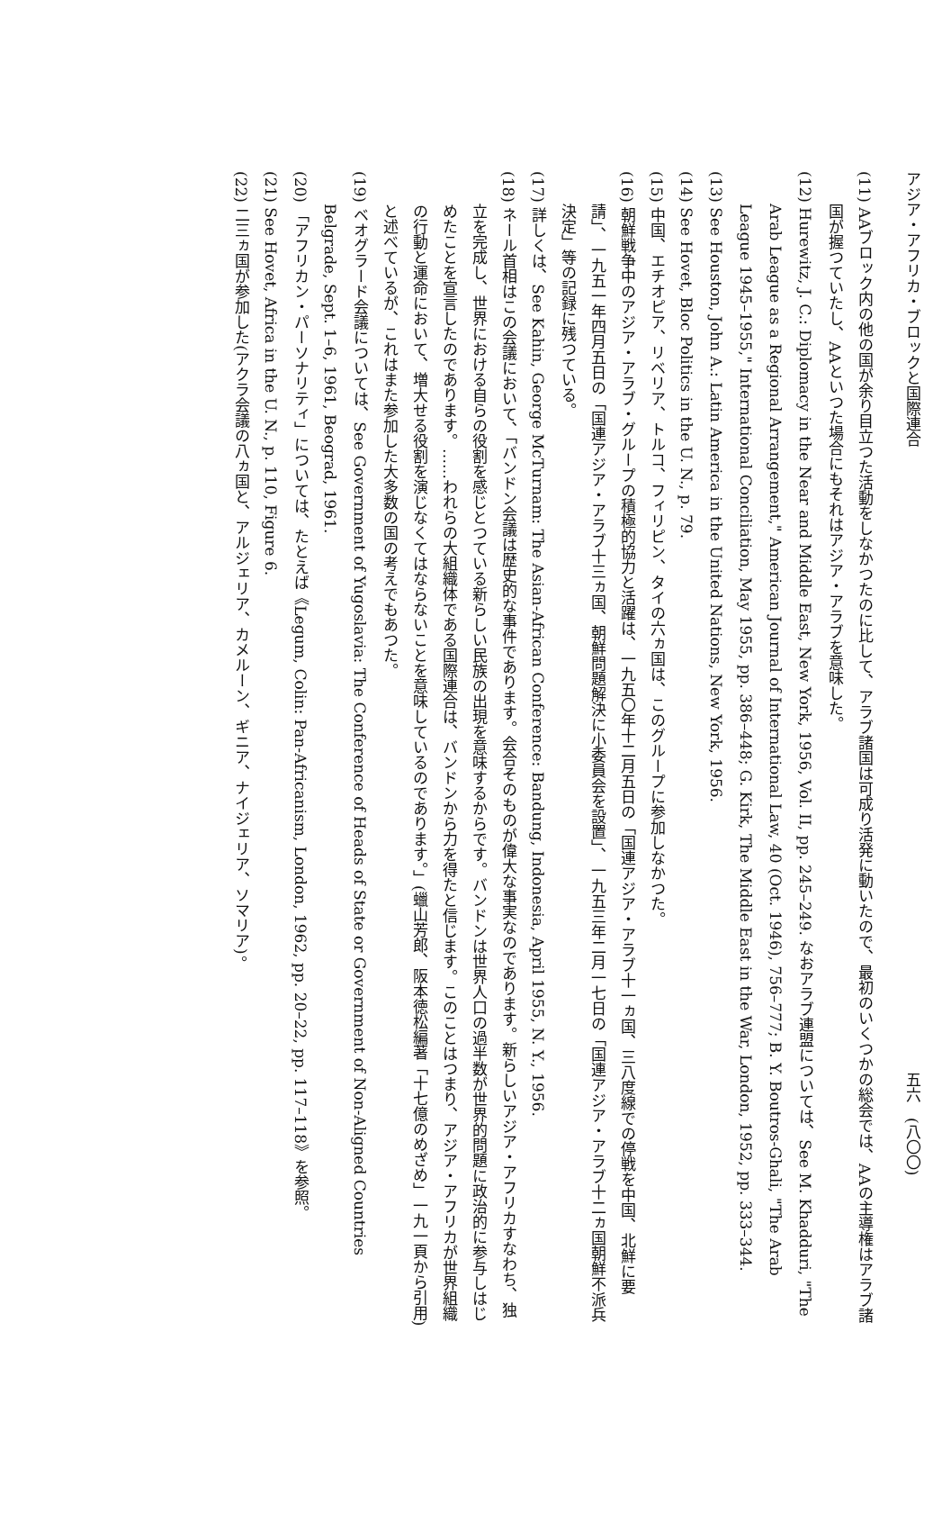アジア・アフリカ・ブロックと国際連合 五六　(八〇〇)
(11) AAブロック内の他の国が余り目立つた活動をしなかつたのに比して、アラブ諸国は可成り活発に動いたので、最初のいくつかの総会では、AAの主導権はアラブ諸国が握つていたし、AAといつた場合にもそれはアジア・アラブを意味した。
(12) Hurewitz, J. C.: Diplomacy in the Near and Middle East, New York, 1956, Vol. II, pp. 245–249. なおアラブ連盟については、See M. Khadduri, "The Arab League as a Regional Arrangement," American Journal of International Law, 40 (Oct. 1946), 756–777; B. Y. Boutros-Ghali, "The Arab League 1945–1955," International Conciliation, May 1955, pp. 386–448; G. Kirk, The Middle East in the War, London, 1952, pp. 333–344.
(13) See Houston, John A.: Latin America in the United Nations, New York, 1956.
(14) See Hovet, Bloc Politics in the U. N., p. 79.
(15) 中国、エチオピア、リベリア、トルコ、フィリピン、タイの六ヵ国は、このグループに参加しなかつた。
(16) 朝鮮戦争中のアジア・アラブ・グループの積極的協力と活躍は、一九五〇年十二月五日の「国連アジア・アラブ十一ヵ国、三八度線での停戦を中国、北鮮に要請」、一九五一年四月五日の「国連アジア・アラブ十三ヵ国、朝鮮問題解決に小委員会を設置」、一九五三年二月一七日の「国連アジア・アラブ十二ヵ国朝鮮不派兵決定」等の記録に残つている。
(17) 詳しくは、See Kahin, George McTurnam: The Asian-African Conference: Bandung, Indonesia, April 1955, N. Y., 1956.
(18) ネール首相はこの会議において、「バンドン会議は歴史的な事件であります。会合そのものが偉大な事実なのであります。新らしいアジア・アフリカすなわち、独立を完成し、世界における自らの役割を感じとつている新らしい民族の出現を意味するからです。バンドンは世界人口の過半数が世界的問題に政治的に参与しはじめたことを宣言したのであります。……われらの大組織体である国際連合は、バンドンから力を得たと信じます。このことはつまり、アジア・アフリカが世界組織の行動と運命において、増大せる役割を演じなくてはならないことを意味しているのであります。」(蠟山芳郎、阪本徳松編著「十七億のめざめ」一九一頁から引用)と述べているが、これはまた参加した大多数の国の考えでもあつた。
(19) ベオグラード会議については、See Government of Yugoslavia: The Conference of Heads of State or Government of Non-Aligned Countries Belgrade, Sept. 1–6, 1961, Beograd, 1961.
(20) 「アフリカン・パーソナリティ」については、たとえば《Legum, Colin: Pan-Africanism, London, 1962, pp. 20–22, pp. 117–118》を参照。
(21) See Hovet, Africa in the U. N., p. 110, Figure 6.
(22) 二三ヵ国が参加した(アクラ会議の八ヵ国と、アルジェリア、カメルーン、ギニア、ナイジェリア、ソマリア)。